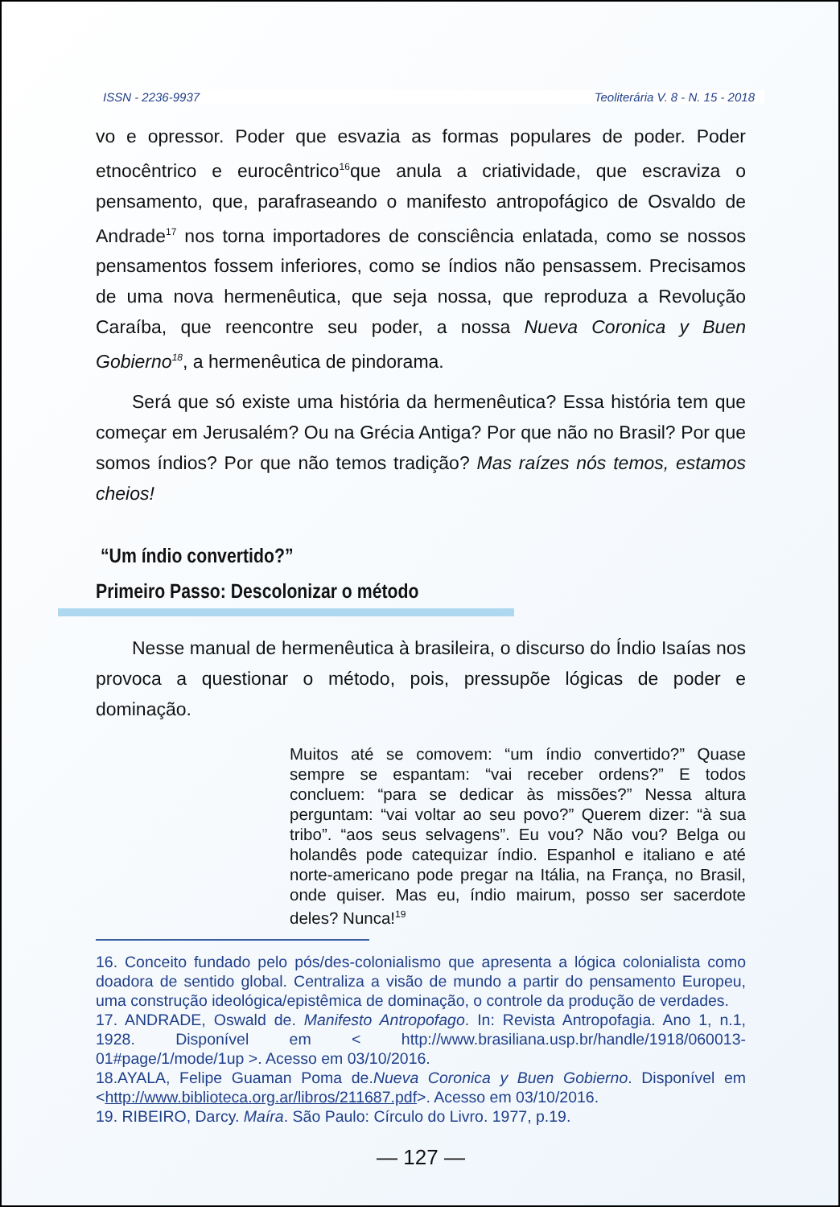ISSN - 2236-9937 Teoliterária V. 8 - N. 15 - 2018
vo e opressor. Poder que esvazia as formas populares de poder. Poder etnocêntrico e eurocêntrico<sup>16</sup>que anula a criatividade, que escraviza o pensamento, que, parafraseando o manifesto antropofágico de Osvaldo de Andrade<sup>17</sup> nos torna importadores de consciência enlatada, como se nossos pensamentos fossem inferiores, como se índios não pensassem. Precisamos de uma nova hermenêutica, que seja nossa, que reproduza a Revolução Caraíba, que reencontre seu poder, a nossa Nueva Coronica y Buen Gobierno<sup>18</sup>, a hermenêutica de pindorama.
Será que só existe uma história da hermenêutica? Essa história tem que começar em Jerusalém? Ou na Grécia Antiga? Por que não no Brasil? Por que somos índios? Por que não temos tradição? Mas raízes nós temos, estamos cheios!
“Um índio convertido?”
Primeiro Passo: Descolonizar o método
Nesse manual de hermenêutica à brasileira, o discurso do Índio Isaías nos provoca a questionar o método, pois, pressupõe lógicas de poder e dominação.
Muitos até se comovem: “um índio convertido?” Quase sempre se espantam: “vai receber ordens?” E todos concluem: “para se dedicar às missões?” Nessa altura perguntam: “vai voltar ao seu povo?” Querem dizer: “à sua tribo”. “aos seus selvagens”. Eu vou? Não vou? Belga ou holandês pode catequizar índio. Espanhol e italiano e até norte-americano pode pregar na Itália, na França, no Brasil, onde quiser. Mas eu, índio mairum, posso ser sacerdote deles? Nunca!<sup>19</sup>
16. Conceito fundado pelo pós/des-colonialismo que apresenta a lógica colonialista como doadora de sentido global. Centraliza a visão de mundo a partir do pensamento Europeu, uma construção ideológica/epistêmica de dominação, o controle da produção de verdades.
17. ANDRADE, Oswald de. Manifesto Antropofago. In: Revista Antropofagia. Ano 1, n.1, 1928. Disponível em < http://www.brasiliana.usp.br/handle/1918/060013-01#page/1/mode/1up >. Acesso em 03/10/2016.
18.AYALA, Felipe Guaman Poma de.Nueva Coronica y Buen Gobierno. Disponível em <http://www.biblioteca.org.ar/libros/211687.pdf>. Acesso em 03/10/2016.
19. RIBEIRO, Darcy. Maíra. São Paulo: Círculo do Livro. 1977, p.19.
— 127 —